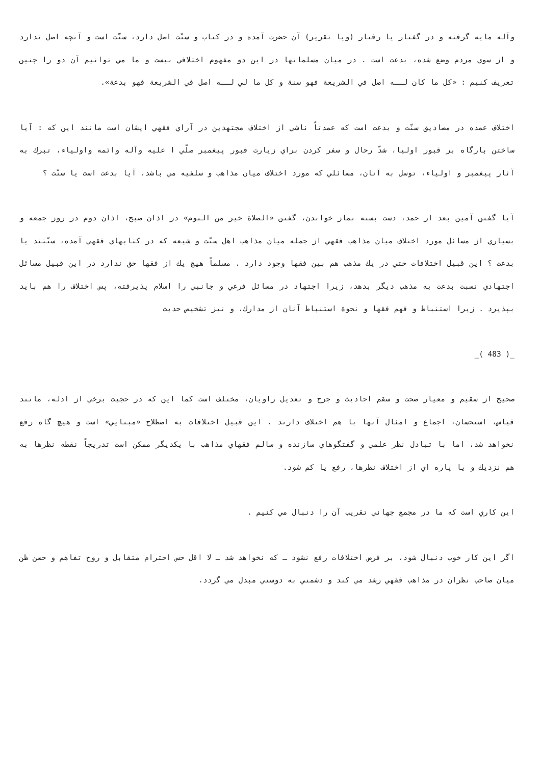وآله مايه گرفته و در گفتار يا رفتار (ويا تقرير) آن حضرت آمده و در كتاب و سنّت اصل دارد، سنّت است و آنچه اصل ندارد و از سوي مردم وضع شده، بدعت است . در ميان مسلمانها در اين دو مفهوم اختلافي نيست و ما مي توانيم آن دو را چنين تعريف كنيم : «كل ما كان لــه اصل في الشريعة فهو سنة و كل ما لي لــه اصل في الشريعة فهو بدعة».
اختلاف عمده در مصاديق سنّت و بدعت است كه عمدتاً ناشي از اختلاف مجتهدين در آراي فقهي ايشان است مانند اين كه : آيا ساختن بارگاه بر قبور اوليا، شدّ رحال و سفر كردن براي زيارت قبور پيغمبر صلّي ا عليه وآله وائمه واولياء، تبرك به آثار پيغمبر و اولياء، توسل به آنان، مسائلي كه مورد اختلاف ميان مذاهب و سلفيه مي باشد، آيا بدعت است يا سنّت ؟
آيا گفتن آمين بعد از حمد، دست بسته نماز خواندن، گفتن «الصلاة خير من النوم» در اذان صبح، اذان دوم در روز جمعه و بسياري از مسائل مورد اختلاف ميان مذاهب فقهي از جمله ميان مذاهب اهل سنّت و شيعه كه در كتابهاي فقهي آمده، سنّتند يا بدعت ؟ اين قبيل اختلافات حتي در يك مذهب هم بين فقها وجود دارد . مسلماً هيچ يك از فقها حق ندارد در اين قبيل مسائل اجتهادي نسبت بدعت به مذهب ديگر بدهد، زيرا اجتهاد در مسائل فرعي و جانبي را اسلام پذيرفته، پس اختلاف را هم بايد بپذيرد . زيرا استنباط و فهم فقها و نحوة استنباط آنان از مدارك، و نيز تشخيص حديث
_( 483 )_
صحيح از سقيم و معيار صحت و سقم احاديث و جرح و تعديل راويان، مختلف است كما اين كه در حجيت برخي از ادله، مانند قياس، استحسان، اجماع و امثال آنها با هم اختلاف دارند . اين قبيل اختلافات به اصطلاح «مبنايي» است و هيچ گاه رفع نخواهد شد، اما با تبادل نظر علمي و گفتگوهاي سازنده و سالم فقهاي مذاهب با يكديگر ممكن است تدريجاً نقطه نظرها به هم نزديك و يا پاره اي از اختلاف نظرها، رفع يا كم شود.
اين كاري است كه ما در مجمع جهاني تقريب آن را دنبال مي كنيم .
اگر اين كار خوب دنبال شود، بر فرض اختلافات رفع نشود ـ كه نخواهد شد ـ لا اقل حس احترام متقابل و روح تفاهم و حسن ظن ميان صاحب نظران در مذاهب فقهي رشد مي كند و دشمني به دوستي مبدل مي گردد.